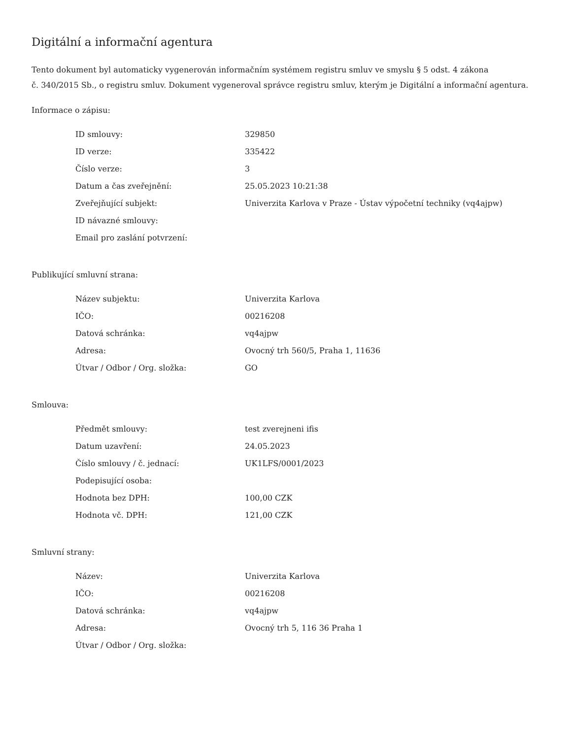Digitální a informační agentura
Tento dokument byl automaticky vygenerován informačním systémem registru smluv ve smyslu § 5 odst. 4 zákona
č. 340/2015 Sb., o registru smluv. Dokument vygeneroval správce registru smluv, kterým je Digitální a informační agentura.
Informace o zápisu:
| ID smlouvy: | 329850 |
| ID verze: | 335422 |
| Číslo verze: | 3 |
| Datum a čas zveřejnění: | 25.05.2023 10:21:38 |
| Zveřejňující subjekt: | Univerzita Karlova v Praze - Ústav výpočetní techniky (vq4ajpw) |
| ID návazné smlouvy: | |
| Email pro zaslání potvrzení: | |
Publikující smluvní strana:
| Název subjektu: | Univerzita Karlova |
| IČO: | 00216208 |
| Datová schránka: | vq4ajpw |
| Adresa: | Ovocný trh 560/5, Praha 1, 11636 |
| Útvar / Odbor / Org. složka: | GO |
Smlouva:
| Předmět smlouvy: | test zverejneni ifis |
| Datum uzavření: | 24.05.2023 |
| Číslo smlouvy / č. jednací: | UK1LFS/0001/2023 |
| Podepisující osoba: | |
| Hodnota bez DPH: | 100,00 CZK |
| Hodnota vč. DPH: | 121,00 CZK |
Smluvní strany:
| Název: | Univerzita Karlova |
| IČO: | 00216208 |
| Datová schránka: | vq4ajpw |
| Adresa: | Ovocný trh 5, 116 36 Praha 1 |
| Útvar / Odbor / Org. složka: | |